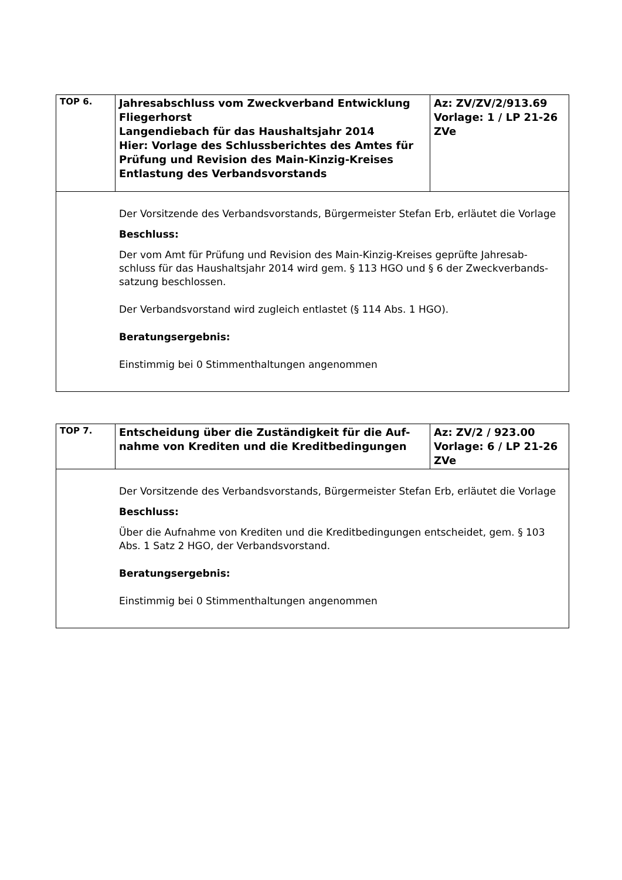| TOP 6. | Jahresabschluss vom Zweckverband Entwicklung Fliegerhorst Langendiebach für das Haushaltsjahr 2014 Hier: Vorlage des Schlussberichtes des Amtes für Prüfung und Revision des Main-Kinzig-Kreises Entlastung des Verbandsvorstands | Az: ZV/ZV/2/913.69 Vorlage: 1 / LP 21-26 ZVe |
| Der Vorsitzende des Verbandsvorstands, Bürgermeister Stefan Erb, erläutet die Vorlage Beschluss: Der vom Amt für Prüfung und Revision des Main-Kinzig-Kreises geprüfte Jahresab-schluss für das Haushaltsjahr 2014 wird gem. § 113 HGO und § 6 der Zweckverbands-satzung beschlossen. Der Verbandsvorstand wird zugleich entlastet (§ 114 Abs. 1 HGO). Beratungsergebnis: Einstimmig bei 0 Stimmenthaltungen angenommen | | |
| TOP 7. | Entscheidung über die Zuständigkeit für die Auf-nahme von Krediten und die Kreditbedingungen | Az: ZV/2 / 923.00 Vorlage: 6 / LP 21-26 ZVe |
| Der Vorsitzende des Verbandsvorstands, Bürgermeister Stefan Erb, erläutet die Vorlage Beschluss: Über die Aufnahme von Krediten und die Kreditbedingungen entscheidet, gem. § 103 Abs. 1 Satz 2 HGO, der Verbandsvorstand. Beratungsergebnis: Einstimmig bei 0 Stimmenthaltungen angenommen | | |